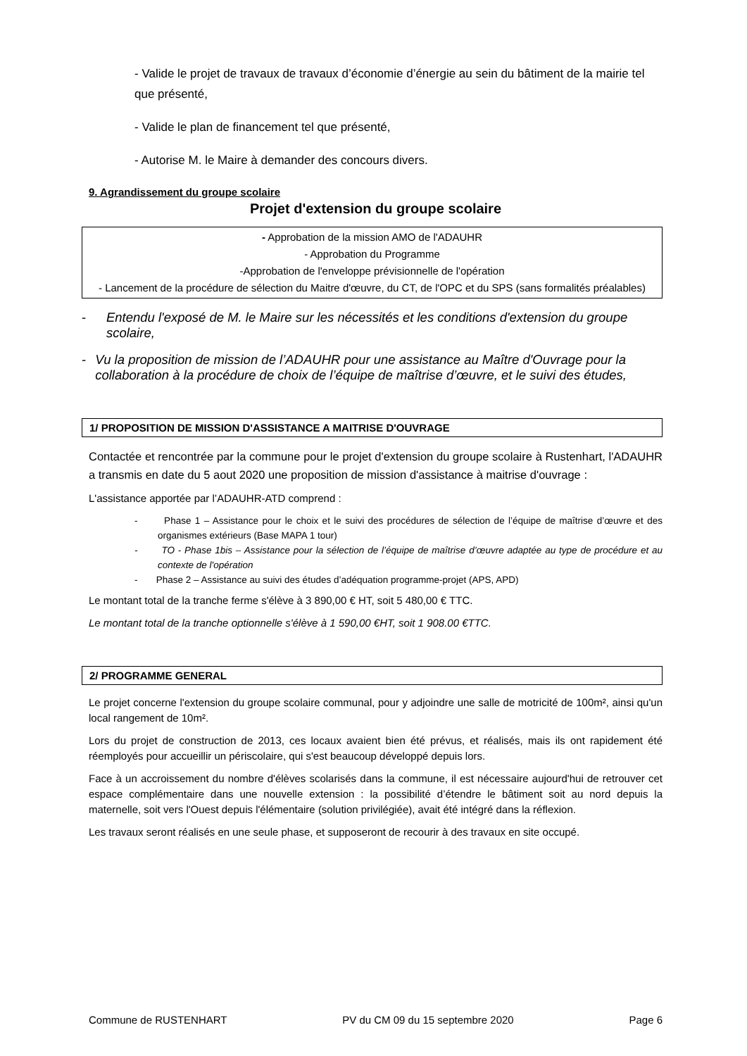- Valide le projet de travaux de travaux d’économie d’énergie au sein du bâtiment de la mairie tel que présenté,
- Valide le plan de financement tel que présenté,
- Autorise M. le Maire à demander des concours divers.
9. Agrandissement du groupe scolaire
Projet d'extension du groupe scolaire
- Approbation de la mission AMO de l'ADAUHR
- Approbation du Programme
-Approbation de l'enveloppe prévisionnelle de l'opération
- Lancement de la procédure de sélection du Maitre d'œuvre, du CT, de l'OPC et du SPS (sans formalités préalables)
- Entendu l'exposé de M. le Maire sur les nécessités et les conditions d'extension du groupe scolaire,
- Vu la proposition de mission de l’ADAUHR pour une assistance au Maître d'Ouvrage pour la collaboration à la procédure de choix de l’équipe de maîtrise d’œuvre, et le suivi des études,
1/ PROPOSITION DE MISSION D'ASSISTANCE A MAITRISE D'OUVRAGE
Contactée et rencontrée par la commune pour le projet d'extension du groupe scolaire à Rustenhart, l'ADAUHR a transmis en date du 5 aout 2020 une proposition de mission d'assistance à maitrise d'ouvrage :
L'assistance apportée par l’ADAUHR-ATD comprend :
- Phase 1 – Assistance pour le choix et le suivi des procédures de sélection de l’équipe de maîtrise d’œuvre et des organismes extérieurs (Base MAPA 1 tour)
- TO - Phase 1bis – Assistance pour la sélection de l’équipe de maîtrise d’œuvre adaptée au type de procédure et au contexte de l'opération
- Phase 2 – Assistance au suivi des études d’adéquation programme-projet (APS, APD)
Le montant total de la tranche ferme s'élève à 3 890,00 € HT, soit 5 480,00 € TTC.
Le montant total de la tranche optionnelle s'élève à 1 590,00 €HT, soit 1 908.00 €TTC.
2/ PROGRAMME GENERAL
Le projet concerne l'extension du groupe scolaire communal, pour y adjoindre une salle de motricité de 100m², ainsi qu'un local rangement de 10m².
Lors du projet de construction de 2013, ces locaux avaient bien été prévus, et réalisés, mais ils ont rapidement été réemployés pour accueillir un périscolaire, qui s'est beaucoup développé depuis lors.
Face à un accroissement du nombre d'élèves scolarisés dans la commune, il est nécessaire aujourd'hui de retrouver cet espace complémentaire dans une nouvelle extension : la possibilité d’étendre le bâtiment soit au nord depuis la maternelle, soit vers l'Ouest depuis l'élémentaire (solution privilégiée), avait été intégré dans la réflexion.
Les travaux seront réalisés en une seule phase, et supposeront de recourir à des travaux en site occupé.
Commune de RUSTENHART PV du CM 09 du 15 septembre 2020 Page 6